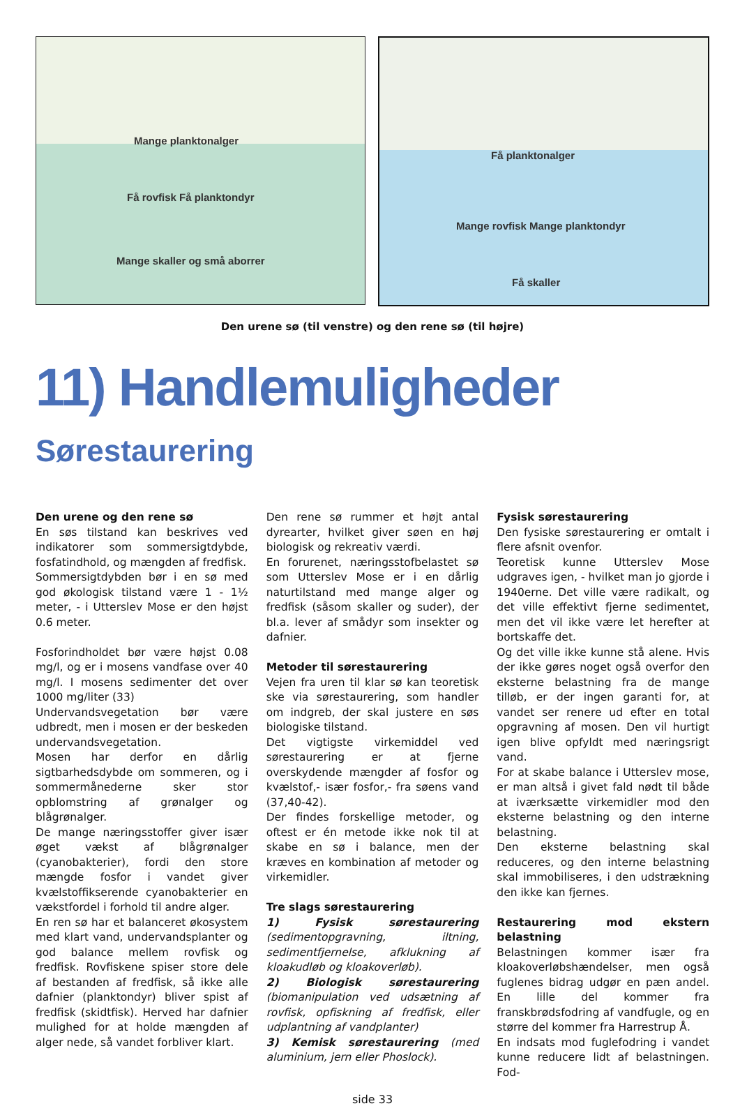Mange planktonalger
Få rovfisk Få planktondyr
Mange skaller og små aborrer
Få planktonalger
Mange rovfisk Mange planktondyr
Få skaller
Den urene sø (til venstre) og den rene sø (til højre)
11) Handlemuligheder
Sørestaurering
Den urene og den rene sø
En søs tilstand kan beskrives ved indikatorer som sommersigtdybde, fosfatindhold, og mængden af fredfisk.
Sommersigtdybden bør i en sø med god økologisk tilstand være 1 - 1½ meter, - i Utterslev Mose er den højst 0.6 meter.
Fosforindholdet bør være højst 0.08 mg/l, og er i mosens vandfase over 40 mg/l. I mosens sedimenter det over 1000 mg/liter (33)
Undervandsvegetation bør være udbredt, men i mosen er der beskeden undervandsvegetation.
Mosen har derfor en dårlig sigtbarhedsdybde om sommeren, og i sommermånederne sker stor opblomstring af grønalger og blågrønalger.
De mange næringsstoffer giver især øget vækst af blågrønalger (cyanobakterier), fordi den store mængde fosfor i vandet giver kvælstoffikserende cyanobakterier en vækstfordel i forhold til andre alger.
En ren sø har et balanceret økosystem med klart vand, undervandsplanter og god balance mellem rovfisk og fredfisk. Rovfiskene spiser store dele af bestanden af fredfisk, så ikke alle dafnier (planktondyr) bliver spist af fredfisk (skidtfisk). Herved har dafnier mulighed for at holde mængden af alger nede, så vandet forbliver klart.
Den rene sø rummer et højt antal dyrearter, hvilket giver søen en høj biologisk og rekreativ værdi.
En forurenet, næringsstofbelastet sø som Utterslev Mose er i en dårlig naturtilstand med mange alger og fredfisk (såsom skaller og suder), der bl.a. lever af smådyr som insekter og dafnier.
Metoder til sørestaurering
Vejen fra uren til klar sø kan teoretisk ske via sørestaurering, som handler om indgreb, der skal justere en søs biologiske tilstand.
Det vigtigste virkemiddel ved sørestaurering er at fjerne overskydende mængder af fosfor og kvælstof,- især fosfor,- fra søens vand (37,40-42).
Der findes forskellige metoder, og oftest er én metode ikke nok til at skabe en sø i balance, men der kræves en kombination af metoder og virkemidler.
Tre slags sørestaurering
1) Fysisk sørestaurering (sedimentopgravning, iltning, sedimentfjernelse, afklukning af kloakudløb og kloakoverløb).
2) Biologisk sørestaurering (biomanipulation ved udsætning af rovfisk, opfiskning af fredfisk, eller udplantning af vandplanter)
3) Kemisk sørestaurering (med aluminium, jern eller Phoslock).
Fysisk sørestaurering
Den fysiske sørestaurering er omtalt i flere afsnit ovenfor.
Teoretisk kunne Utterslev Mose udgraves igen, - hvilket man jo gjorde i 1940erne. Det ville være radikalt, og det ville effektivt fjerne sedimentet, men det vil ikke være let herefter at bortskaffe det.
Og det ville ikke kunne stå alene. Hvis der ikke gøres noget også overfor den eksterne belastning fra de mange tilløb, er der ingen garanti for, at vandet ser renere ud efter en total opgravning af mosen. Den vil hurtigt igen blive opfyldt med næringsrigt vand.
For at skabe balance i Utterslev mose, er man altså i givet fald nødt til både at iværksætte virkemidler mod den eksterne belastning og den interne belastning.
Den eksterne belastning skal reduceres, og den interne belastning skal immobiliseres, i den udstrækning den ikke kan fjernes.
Restaurering mod ekstern belastning
Belastningen kommer især fra kloakoverløbshændelser, men også fuglenes bidrag udgør en pæn andel. En lille del kommer fra franskbrødsfodring af vandfugle, og en større del kommer fra Harrestrup Å.
En indsats mod fuglefodring i vandet kunne reducere lidt af belastningen. Fod-
side 33